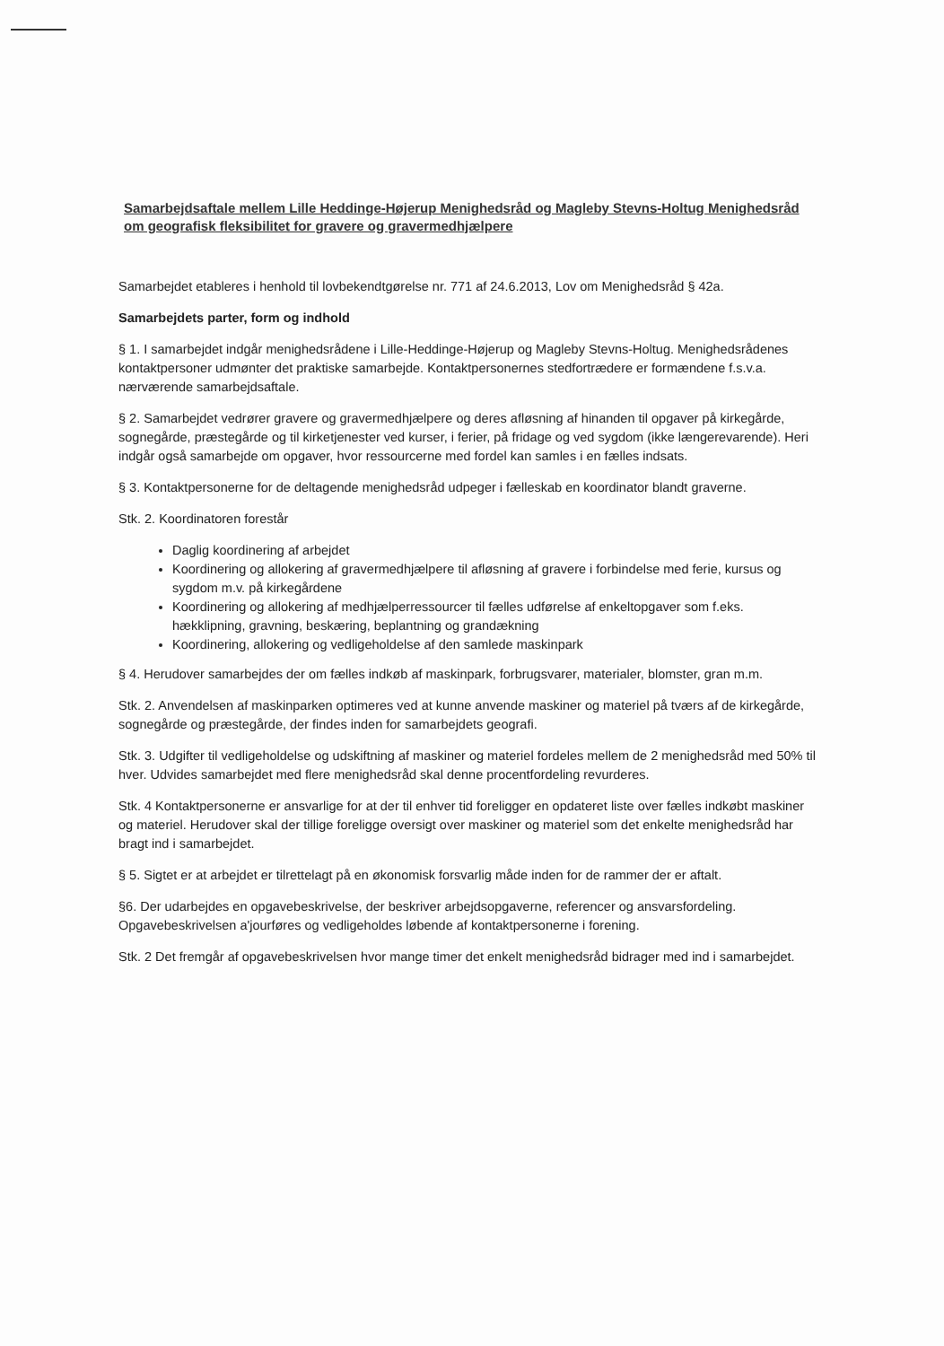Samarbejdsaftale mellem Lille Heddinge-Højerup Menighedsråd og Magleby Stevns-Holtug Menighedsråd om geografisk fleksibilitet for gravere og gravermedhjælpere
Samarbejdet etableres i henhold til lovbekendtgørelse nr. 771 af 24.6.2013, Lov om Menighedsråd § 42a.
Samarbejdets parter, form og indhold
§ 1. I samarbejdet indgår menighedsrådene i Lille-Heddinge-Højerup og Magleby Stevns-Holtug. Menighedsrådenes kontaktpersoner udmønter det praktiske samarbejde. Kontaktpersonernes stedfortrædere er formændene f.s.v.a. nærværende samarbejdsaftale.
§ 2. Samarbejdet vedrører gravere og gravermedhjælpere og deres afløsning af hinanden til opgaver på kirkegårde, sognegårde, præstegårde og til kirketjenester ved kurser, i ferier, på fridage og ved sygdom (ikke længerevarende). Heri indgår også samarbejde om opgaver, hvor ressourcerne med fordel kan samles i en fælles indsats.
§ 3. Kontaktpersonerne for de deltagende menighedsråd udpeger i fælleskab en koordinator blandt graverne.
Stk. 2. Koordinatoren forestår
Daglig koordinering af arbejdet
Koordinering og allokering af gravermedhjælpere til afløsning af gravere i forbindelse med ferie, kursus og sygdom m.v. på kirkegårdene
Koordinering og allokering af medhjælperressourcer til fælles udførelse af enkeltopgaver som f.eks. hækklipning, gravning, beskæring, beplantning og grandækning
Koordinering, allokering og vedligeholdelse af den samlede maskinpark
§ 4. Herudover samarbejdes der om fælles indkøb af maskinpark, forbrugsvarer, materialer, blomster, gran m.m.
Stk. 2. Anvendelsen af maskinparken optimeres ved at kunne anvende maskiner og materiel på tværs af de kirkegårde, sognegårde og præstegårde, der findes inden for samarbejdets geografi.
Stk. 3. Udgifter til vedligeholdelse og udskiftning af maskiner og materiel fordeles mellem de 2 menighedsråd med 50% til hver. Udvides samarbejdet med flere menighedsråd skal denne procentfordeling revurderes.
Stk. 4 Kontaktpersonerne er ansvarlige for at der til enhver tid foreligger en opdateret liste over fælles indkøbt maskiner og materiel. Herudover skal der tillige foreligge oversigt over maskiner og materiel som det enkelte menighedsråd har bragt ind i samarbejdet.
§ 5. Sigtet er at arbejdet er tilrettelagt på en økonomisk forsvarlig måde inden for de rammer der er aftalt.
§6. Der udarbejdes en opgavebeskrivelse, der beskriver arbejdsopgaverne, referencer og ansvarsfordeling. Opgavebeskrivelsen a'jourføres og vedligeholdes løbende af kontaktpersonerne i forening.
Stk. 2 Det fremgår af opgavebeskrivelsen hvor mange timer det enkelt menighedsråd bidrager med ind i samarbejdet.